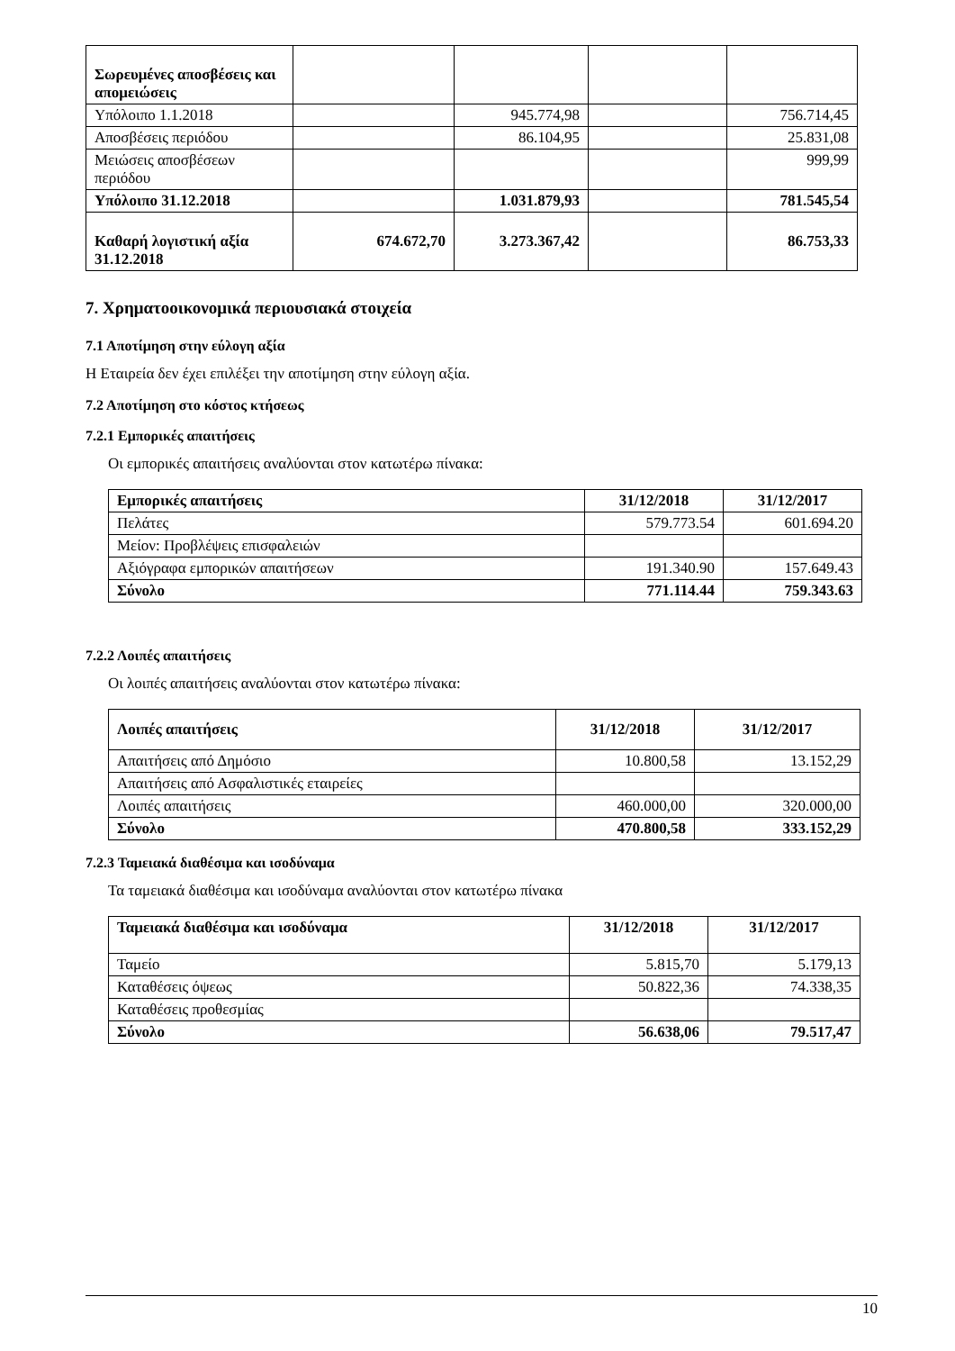| Σωρευμένες αποσβέσεις και απομειώσεις | | | | |
| Υπόλοιπο 1.1.2018 | | 945.774,98 | | 756.714,45 |
| Αποσβέσεις περιόδου | | 86.104,95 | | 25.831,08 |
| Μειώσεις αποσβέσεων περιόδου | | | | 999,99 |
| Υπόλοιπο 31.12.2018 | | 1.031.879,93 | | 781.545,54 |
| Καθαρή λογιστική αξία 31.12.2018 | 674.672,70 | 3.273.367,42 | | 86.753,33 |
7. Χρηματοοικονομικά περιουσιακά στοιχεία
7.1 Αποτίμηση στην εύλογη αξία
Η Εταιρεία δεν έχει επιλέξει την αποτίμηση στην εύλογη αξία.
7.2 Αποτίμηση στο κόστος κτήσεως
7.2.1 Εμπορικές απαιτήσεις
Οι εμπορικές απαιτήσεις αναλύονται στον κατωτέρω πίνακα:
| Εμπορικές απαιτήσεις | 31/12/2018 | 31/12/2017 |
| --- | --- | --- |
| Πελάτες | 579.773.54 | 601.694.20 |
| Μείον: Προβλέψεις επισφαλειών | | |
| Αξιόγραφα εμπορικών απαιτήσεων | 191.340.90 | 157.649.43 |
| Σύνολο | 771.114.44 | 759.343.63 |
7.2.2 Λοιπές απαιτήσεις
Οι λοιπές απαιτήσεις αναλύονται στον κατωτέρω πίνακα:
| Λοιπές απαιτήσεις | 31/12/2018 | 31/12/2017 |
| --- | --- | --- |
| Απαιτήσεις από Δημόσιο | 10.800,58 | 13.152,29 |
| Απαιτήσεις από Ασφαλιστικές εταιρείες | | |
| Λοιπές απαιτήσεις | 460.000,00 | 320.000,00 |
| Σύνολο | 470.800,58 | 333.152,29 |
7.2.3 Ταμειακά διαθέσιμα και ισοδύναμα
Τα ταμειακά διαθέσιμα και ισοδύναμα αναλύονται στον κατωτέρω πίνακα
| Ταμειακά διαθέσιμα και ισοδύναμα | 31/12/2018 | 31/12/2017 |
| --- | --- | --- |
| Ταμείο | 5.815,70 | 5.179,13 |
| Καταθέσεις όψεως | 50.822,36 | 74.338,35 |
| Καταθέσεις προθεσμίας | | |
| Σύνολο | 56.638,06 | 79.517,47 |
10